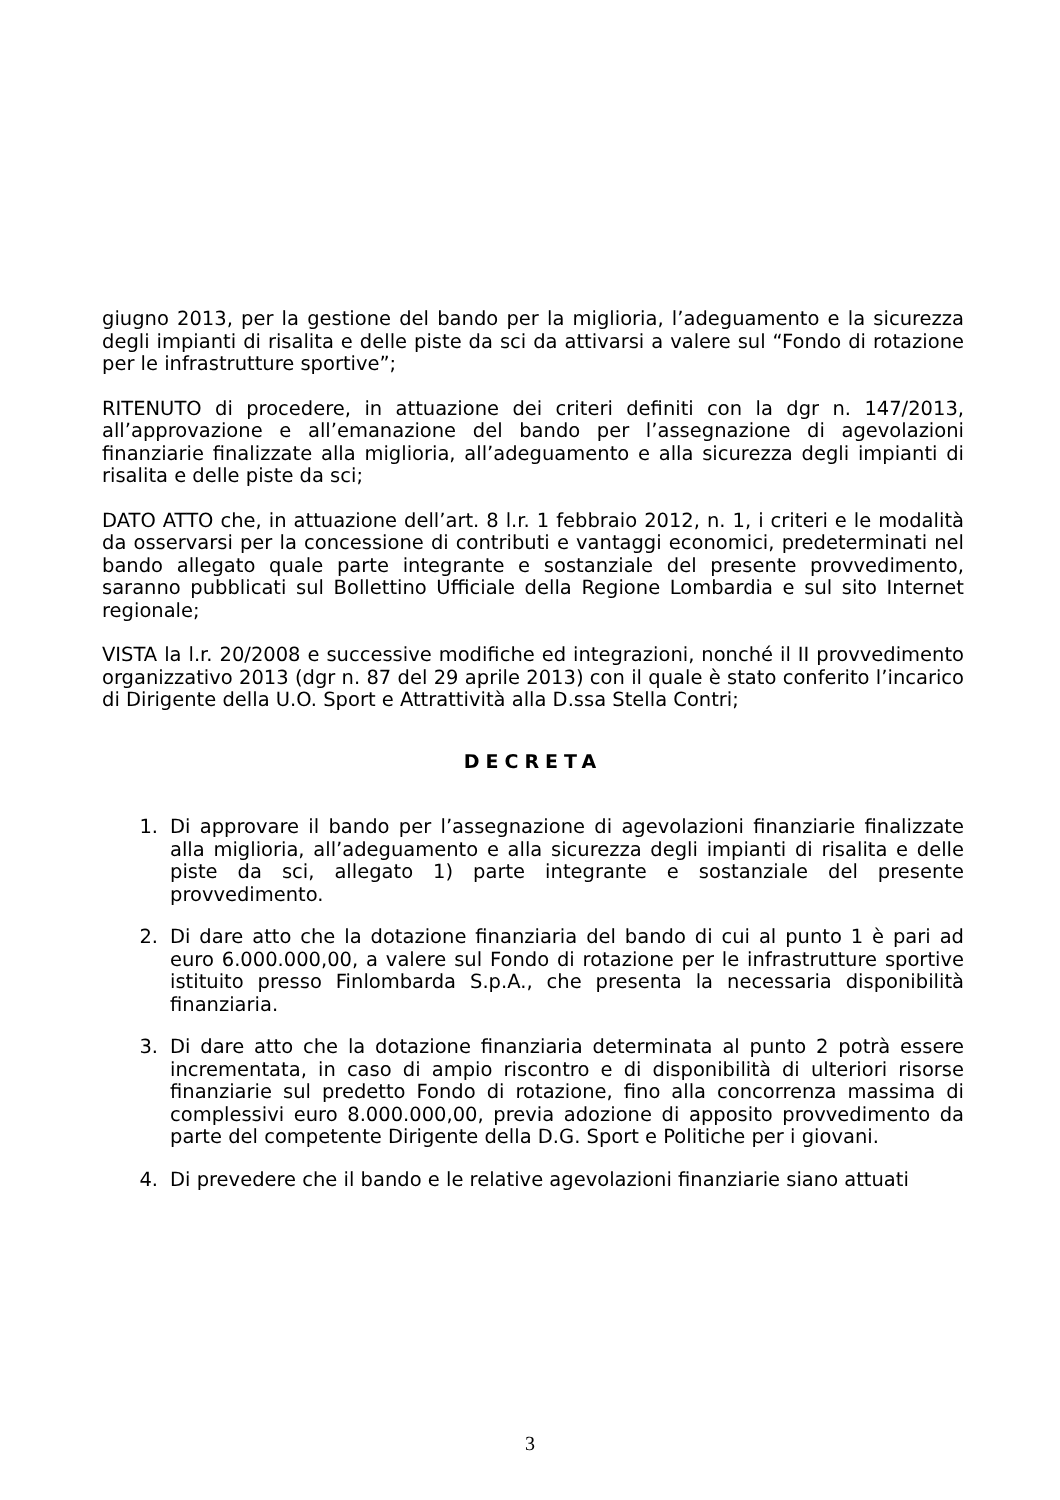giugno 2013, per la gestione del bando per la miglioria, l’adeguamento e la sicurezza degli impianti di risalita e delle piste da sci da attivarsi a valere sul “Fondo di rotazione per le infrastrutture sportive”;
RITENUTO di procedere, in attuazione dei criteri definiti con la dgr n. 147/2013, all’approvazione e all’emanazione del bando per l’assegnazione di agevolazioni finanziarie finalizzate alla miglioria, all’adeguamento e alla sicurezza degli impianti di risalita e delle piste da sci;
DATO ATTO che, in attuazione dell’art. 8 l.r. 1 febbraio 2012, n. 1, i criteri e le modalità da osservarsi per la concessione di contributi e vantaggi economici, predeterminati nel bando allegato quale parte integrante e sostanziale del presente provvedimento, saranno pubblicati sul Bollettino Ufficiale della Regione Lombardia e sul sito Internet regionale;
VISTA la l.r. 20/2008 e successive modifiche ed integrazioni, nonché il II provvedimento organizzativo 2013 (dgr n. 87 del 29 aprile 2013) con il quale è stato conferito l’incarico di Dirigente della U.O. Sport e Attrattività alla D.ssa Stella Contri;
DECRETA
1. Di approvare il bando per l’assegnazione di agevolazioni finanziarie finalizzate alla miglioria, all’adeguamento e alla sicurezza degli impianti di risalita e delle piste da sci, allegato 1) parte integrante e sostanziale del presente provvedimento.
2. Di dare atto che la dotazione finanziaria del bando di cui al punto 1 è pari ad euro 6.000.000,00, a valere sul Fondo di rotazione per le infrastrutture sportive istituito presso Finlombarda S.p.A., che presenta la necessaria disponibilità finanziaria.
3. Di dare atto che la dotazione finanziaria determinata al punto 2 potrà essere incrementata, in caso di ampio riscontro e di disponibilità di ulteriori risorse finanziarie sul predetto Fondo di rotazione, fino alla concorrenza massima di complessivi euro 8.000.000,00, previa adozione di apposito provvedimento da parte del competente Dirigente della D.G. Sport e Politiche per i giovani.
4. Di prevedere che il bando e le relative agevolazioni finanziarie siano attuati
3